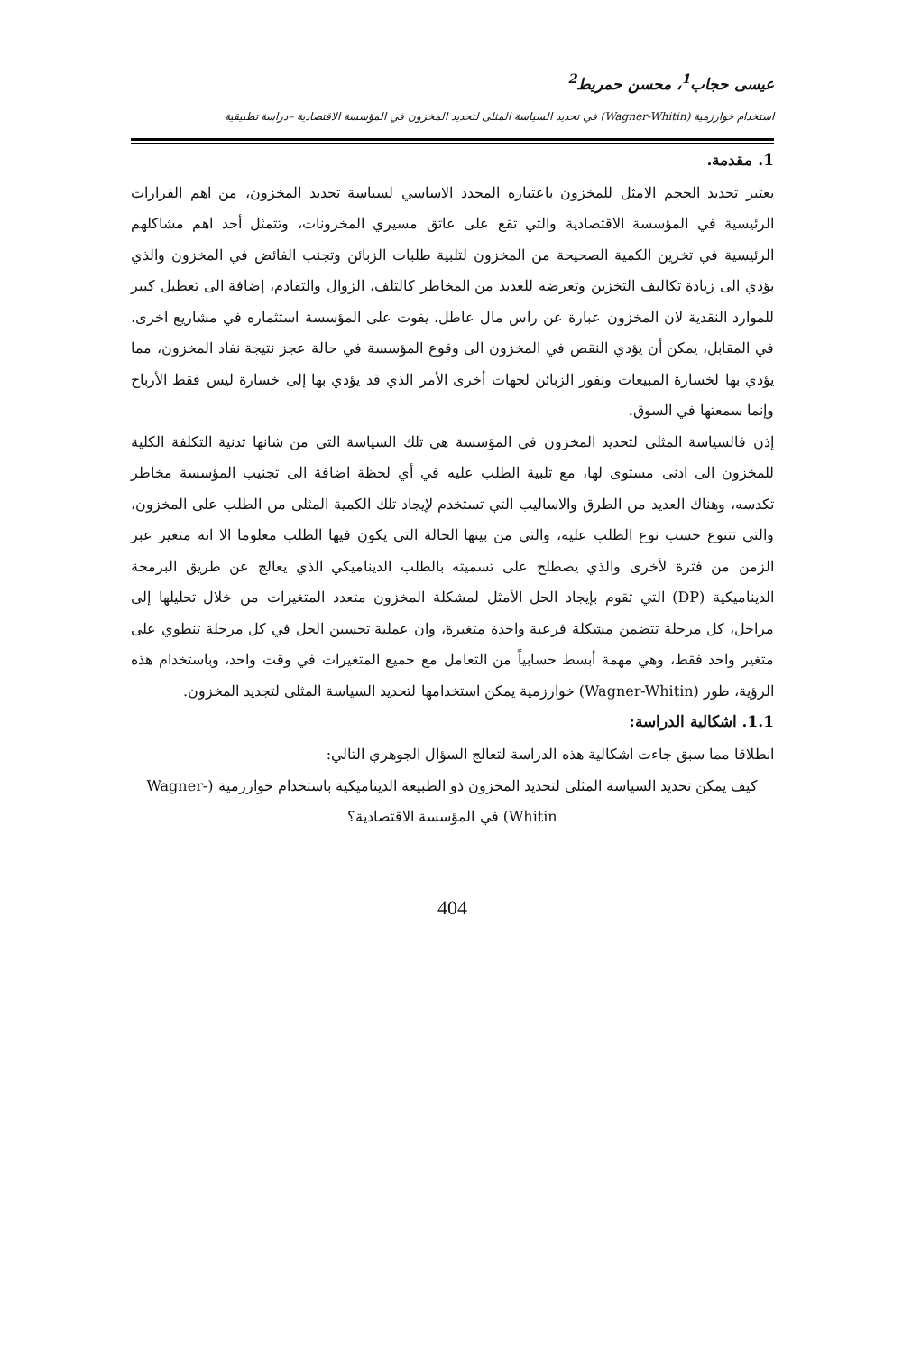عيسى حجاب<sup>1</sup>، محسن حمريط<sup>2</sup>
استخدام خوارزمية (Wagner-Whitin) في تحديد السياسة المثلى لتحديد المخزون في المؤسسة الاقتصادية –دراسة تطبيقية
1. مقدمة.
يعتبر تحديد الحجم الامثل للمخزون باعتباره المحدد الاساسي لسياسة تحديد المخزون، من اهم القرارات الرئيسية في المؤسسة الاقتصادية والتي تقع على عاتق مسيري المخزونات، وتتمثل أحد اهم مشاكلهم الرئيسية في تخزين الكمية الصحيحة من المخزون لتلبية طلبات الزبائن وتجنب الفائض في المخزون والذي يؤدي الى زيادة تكاليف التخزين وتعرضه للعديد من المخاطر كالتلف، الزوال والتقادم، إضافة الى تعطيل كبير للموارد النقدية لان المخزون عبارة عن راس مال عاطل، يفوت على المؤسسة استثماره في مشاريع اخرى، في المقابل، يمكن أن يؤدي النقص في المخزون الى وقوع المؤسسة في حالة عجز نتيجة نفاد المخزون، مما يؤدي بها لخسارة المبيعات ونفور الزبائن لجهات أخرى الأمر الذي قد يؤدي بها إلى خسارة ليس فقط الأرباح وإنما سمعتها في السوق.
إذن فالسياسة المثلى لتحديد المخزون في المؤسسة هي تلك السياسة التي من شانها تدنية التكلفة الكلية للمخزون الى ادنى مستوى لها، مع تلبية الطلب عليه في أي لحظة اضافة الى تجنيب المؤسسة مخاطر تكدسه، وهناك العديد من الطرق والاساليب التي تستخدم لإيجاد تلك الكمية المثلى من الطلب على المخزون، والتي تتنوع حسب نوع الطلب عليه، والتي من بينها الحالة التي يكون فيها الطلب معلوما الا انه متغير عبر الزمن من فترة لأخرى والذي يصطلح على تسميته بالطلب الديناميكي الذي يعالج عن طريق البرمجة الديناميكية (DP) التي تقوم بإيجاد الحل الأمثل لمشكلة المخزون متعدد المتغيرات من خلال تحليلها إلى مراحل، كل مرحلة تتضمن مشكلة فرعية واحدة متغيرة، وان عملية تحسين الحل في كل مرحلة تنطوي على متغير واحد فقط، وهي مهمة أبسط حسابياً من التعامل مع جميع المتغيرات في وقت واحد، وباستخدام هذه الرؤية، طور (Wagner-Whitin) خوارزمية يمكن استخدامها لتحديد السياسة المثلى لتجديد المخزون.
1.1. اشكالية الدراسة:
انطلاقا مما سبق جاءت اشكالية هذه الدراسة لتعالج السؤال الجوهري التالي:
كيف يمكن تحديد السياسة المثلى لتحديد المخزون ذو الطبيعة الديناميكية باستخدام خوارزمية (Wagner-Whitin) في المؤسسة الاقتصادية؟
404